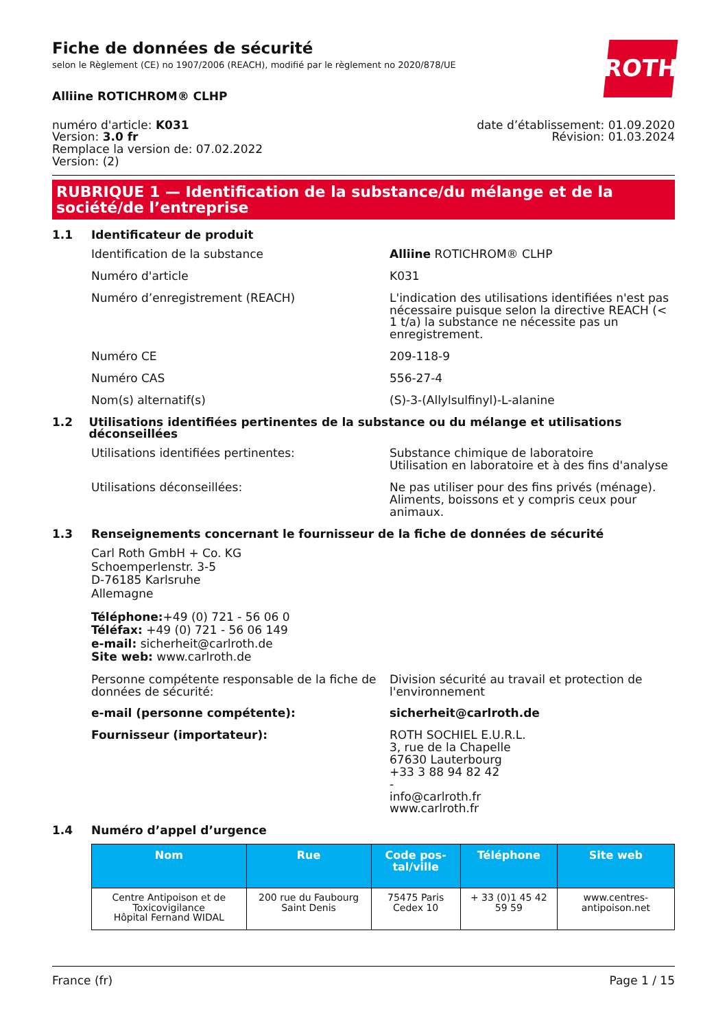ROTH
Fiche de données de sécurité
selon le Règlement (CE) no 1907/2006 (REACH), modifié par le règlement no 2020/878/UE
Alliine ROTICHROM® CLHP
numéro d'article: K031
Version: 3.0 fr
Remplace la version de: 07.02.2022
Version: (2)
date d’établissement: 01.09.2020
Révision: 01.03.2024
RUBRIQUE 1 — Identification de la substance/du mélange et de la société/de l’entreprise
1.1 Identificateur de produit
Identification de la substance Alliine ROTICHROM® CLHP
Numéro d'article K031
Numéro d’enregistrement (REACH) L'indication des utilisations identifiées n'est pas nécessaire puisque selon la directive REACH (< 1 t/a) la substance ne nécessite pas un enregistrement.
Numéro CE 209-118-9
Numéro CAS 556-27-4
Nom(s) alternatif(s) (S)-3-(Allylsulfinyl)-L-alanine
1.2 Utilisations identifiées pertinentes de la substance ou du mélange et utilisations déconseillées
Utilisations identifiées pertinentes: Substance chimique de laboratoire
Utilisation en laboratoire et à des fins d'analyse
Utilisations déconseillées: Ne pas utiliser pour des fins privés (ménage). Aliments, boissons et y compris ceux pour animaux.
1.3 Renseignements concernant le fournisseur de la fiche de données de sécurité
Carl Roth GmbH + Co. KG
Schoemperlenstr. 3-5
D-76185 Karlsruhe
Allemagne
Téléphone:+49 (0) 721 - 56 06 0
Téléfax: +49 (0) 721 - 56 06 149
e-mail: sicherheit@carlroth.de
Site web: www.carlroth.de
Personne compétente responsable de la fiche de données de sécurité:
Division sécurité au travail et protection de l'environnement
e-mail (personne compétente): sicherheit@carlroth.de
Fournisseur (importateur): ROTH SOCHIEL E.U.R.L.
3, rue de la Chapelle
67630 Lauterbourg
+33 3 88 94 82 42
-
info@carlroth.fr
www.carlroth.fr
1.4 Numéro d’appel d’urgence
| Nom | Rue | Code pos-tal/ville | Téléphone | Site web |
| --- | --- | --- | --- | --- |
| Centre Antipoison et de Toxicovigilance Hôpital Fernand WIDAL | 200 rue du Faubourg Saint Denis | 75475 Paris Cedex 10 | + 33 (0)1 45 42 59 59 | www.centres-antipoison.net |
France (fr) Page 1 / 15